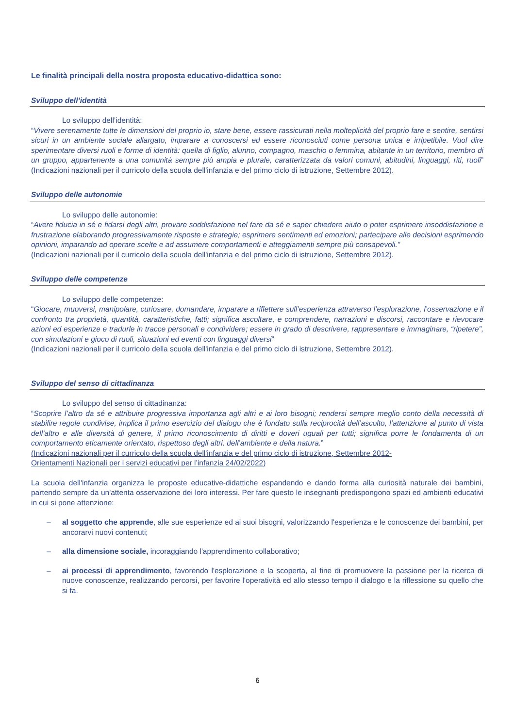Le finalità principali della nostra proposta educativo-didattica sono:
Sviluppo dell’identità
Lo sviluppo dell’identità:
“Vivere serenamente tutte le dimensioni del proprio io, stare bene, essere rassicurati nella molteplicità del proprio fare e sentire, sentirsi sicuri in un ambiente sociale allargato, imparare a conoscersi ed essere riconosciuti come persona unica e irripetibile. Vuol dire sperimentare diversi ruoli e forme di identità: quella di figlio, alunno, compagno, maschio o femmina, abitante in un territorio, membro di un gruppo, appartenente a una comunità sempre più ampia e plurale, caratterizzata da valori comuni, abitudini, linguaggi, riti, ruoli” (Indicazioni nazionali per il curricolo della scuola dell'infanzia e del primo ciclo di istruzione, Settembre 2012).
Sviluppo delle autonomie
Lo sviluppo delle autonomie:
“Avere fiducia in sé e fidarsi degli altri, provare soddisfazione nel fare da sé e saper chiedere aiuto o poter esprimere insoddisfazione e frustrazione elaborando progressivamente risposte e strategie; esprimere sentimenti ed emozioni; partecipare alle decisioni esprimendo opinioni, imparando ad operare scelte e ad assumere comportamenti e atteggiamenti sempre più consapevoli.”
(Indicazioni nazionali per il curricolo della scuola dell'infanzia e del primo ciclo di istruzione, Settembre 2012).
Sviluppo delle competenze
Lo sviluppo delle competenze:
“Giocare, muoversi, manipolare, curiosare, domandare, imparare a riflettere sull’esperienza attraverso l’esplorazione, l’osservazione e il confronto tra proprietà, quantità, caratteristiche, fatti; significa ascoltare, e comprendere, narrazioni e discorsi, raccontare e rievocare azioni ed esperienze e tradurle in tracce personali e condividere; essere in grado di descrivere, rappresentare e immaginare, “ripetere”, con simulazioni e gioco di ruoli, situazioni ed eventi con linguaggi diversi”
(Indicazioni nazionali per il curricolo della scuola dell'infanzia e del primo ciclo di istruzione, Settembre 2012).
Sviluppo del senso di cittadinanza
Lo sviluppo del senso di cittadinanza:
“Scoprire l’altro da sé e attribuire progressiva importanza agli altri e ai loro bisogni; rendersi sempre meglio conto della necessità di stabilire regole condivise, implica il primo esercizio del dialogo che è fondato sulla reciprocità dell’ascolto, l’attenzione al punto di vista dell’altro e alle diversità di genere, il primo riconoscimento di diritti e doveri uguali per tutti; significa porre le fondamenta di un comportamento eticamente orientato, rispettoso degli altri, dell’ambiente e della natura.”
(Indicazioni nazionali per il curricolo della scuola dell'infanzia e del primo ciclo di istruzione, Settembre 2012-
Orientamenti Nazionali per i servizi educativi per l’infanzia 24/02/2022)
La scuola dell'infanzia organizza le proposte educative-didattiche espandendo e dando forma alla curiosità naturale dei bambini, partendo sempre da un'attenta osservazione dei loro interessi. Per fare questo le insegnanti predispongono spazi ed ambienti educativi in cui si pone attenzione:
– al soggetto che apprende, alle sue esperienze ed ai suoi bisogni, valorizzando l'esperienza e le conoscenze dei bambini, per ancorarvi nuovi contenuti;
– alla dimensione sociale, incoraggiando l'apprendimento collaborativo;
– ai processi di apprendimento, favorendo l'esplorazione e la scoperta, al fine di promuovere la passione per la ricerca di nuove conoscenze, realizzando percorsi, per favorire l'operatività ed allo stesso tempo il dialogo e la riflessione su quello che si fa.
6